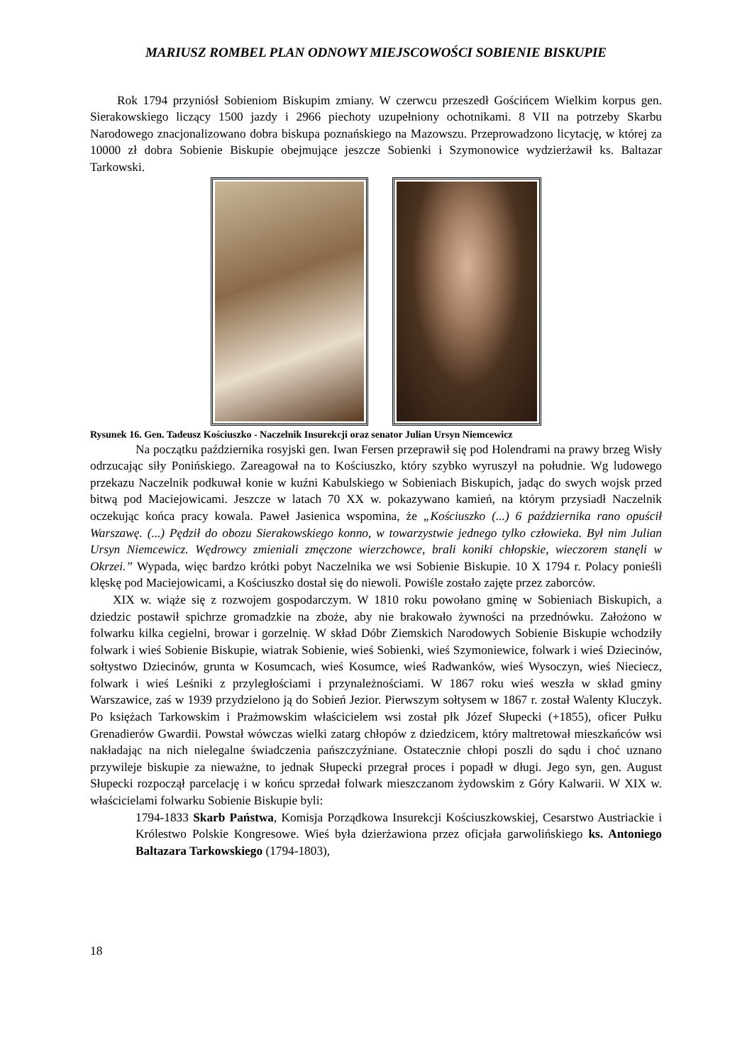MARIUSZ ROMBEL PLAN ODNOWY MIEJSCOWOŚCI SOBIENIE BISKUPIE
Rok 1794 przyniósł Sobieniom Biskupim zmiany. W czerwcu przeszedł Gościńcem Wielkim korpus gen. Sierakowskiego liczący 1500 jazdy i 2966 piechoty uzupełniony ochotnikami. 8 VII na potrzeby Skarbu Narodowego znacjonalizowano dobra biskupa poznańskiego na Mazowszu. Przeprowadzono licytację, w której za 10000 zł dobra Sobienie Biskupie obejmujące jeszcze Sobienki i Szymonowice wydzierżawił ks. Baltazar Tarkowski.
Rysunek 16. Gen. Tadeusz Kościuszko - Naczelnik Insurekcji oraz senator Julian Ursyn Niemcewicz
Na początku października rosyjski gen. Iwan Fersen przeprawił się pod Holendrami na prawy brzeg Wisły odrzucając siły Ponińskiego. Zareagował na to Kościuszko, który szybko wyruszył na południe. Wg ludowego przekazu Naczelnik podkuwał konie w kuźni Kabulskiego w Sobieniach Biskupich, jadąc do swych wojsk przed bitwą pod Maciejowicami. Jeszcze w latach 70 XX w. pokazywano kamień, na którym przysiadł Naczelnik oczekując końca pracy kowala. Paweł Jasienica wspomina, że „Kościuszko (...) 6 października rano opuścił Warszawę. (...) Pędził do obozu Sierakowskiego konno, w towarzystwie jednego tylko człowieka. Był nim Julian Ursyn Niemcewicz. Wędrowcy zmieniali zmęczone wierzchowce, brali koniki chłopskie, wieczorem stanęli w Okrzei.” Wypada, więc bardzo krótki pobyt Naczelnika we wsi Sobienie Biskupie. 10 X 1794 r. Polacy ponieśli klęskę pod Maciejowicami, a Kościuszko dostał się do niewoli. Powiśle zostało zajęte przez zaborców.
XIX w. wiąże się z rozwojem gospodarczym. W 1810 roku powołano gminę w Sobieniach Biskupich, a dziedzic postawił spichrze gromadzkie na zboże, aby nie brakowało żywności na przednówku. Założono w folwarku kilka cegielni, browar i gorzelnię. W skład Dóbr Ziemskich Narodowych Sobienie Biskupie wchodziły folwark i wieś Sobienie Biskupie, wiatrak Sobienie, wieś Sobienki, wieś Szymoniewice, folwark i wieś Dziecinów, sołtystwo Dziecinów, grunta w Kosumcach, wieś Kosumce, wieś Radwanków, wieś Wysoczyn, wieś Nieciecz, folwark i wieś Leśniki z przyległościami i przynależnościami. W 1867 roku wieś weszła w skład gminy Warszawice, zaś w 1939 przydzielono ją do Sobień Jezior. Pierwszym sołtysem w 1867 r. został Walenty Kluczyk. Po księżach Tarkowskim i Prażmowskim właścicielem wsi został płk Józef Słupecki (+1855), oficer Pułku Grenadierów Gwardii. Powstał wówczas wielki zatarg chłopów z dziedzicem, który maltretował mieszkańców wsi nakładając na nich nielegalne świadczenia pańszczyźniane. Ostatecznie chłopi poszli do sądu i choć uznano przywileje biskupie za nieważne, to jednak Słupecki przegrał proces i popadł w długi. Jego syn, gen. August Słupecki rozpoczął parcelację i w końcu sprzedał folwark mieszczanom żydowskim z Góry Kalwarii. W XIX w. właścicielami folwarku Sobienie Biskupie byli:
1794-1833 Skarb Państwa, Komisja Porządkowa Insurekcji Kościuszkowskiej, Cesarstwo Austriackie i Królestwo Polskie Kongresowe. Wieś była dzierżawiona przez oficjała garwolińskiego ks. Antoniego Baltazara Tarkowskiego (1794-1803),
18